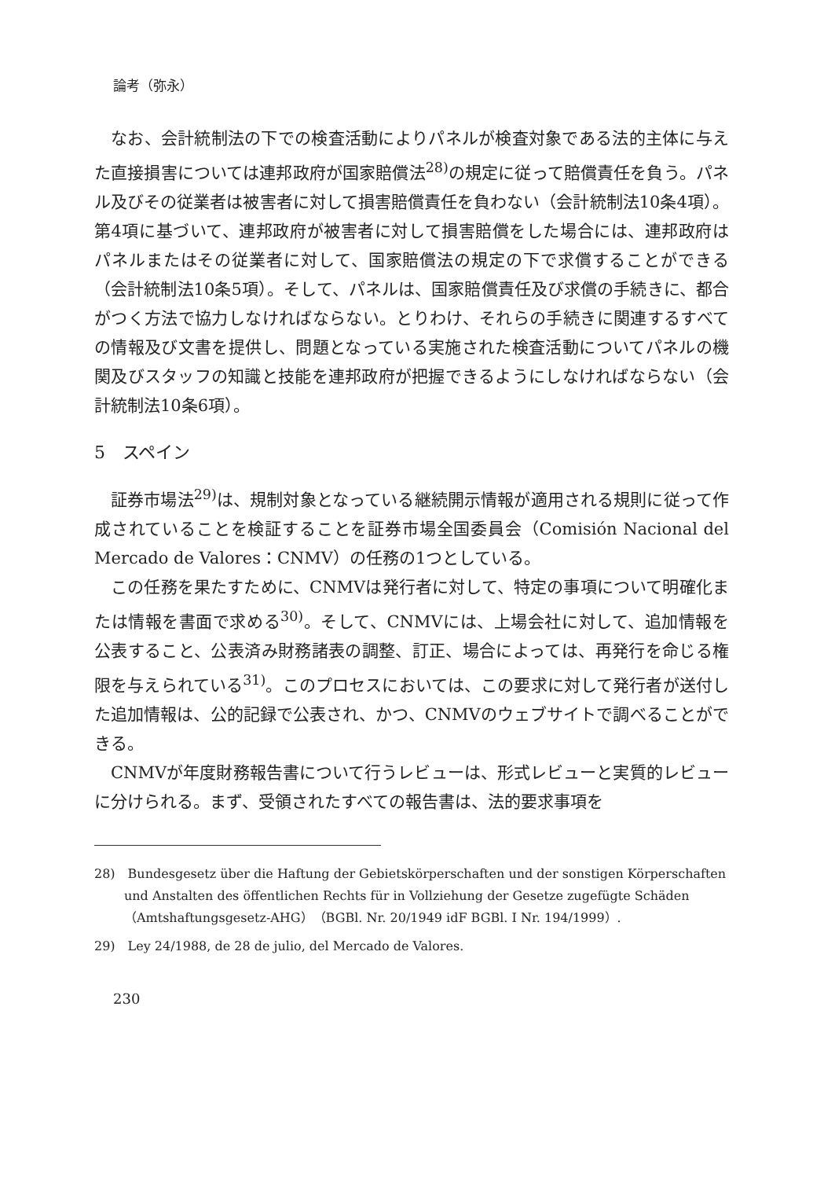論考（弥永）
なお、会計統制法の下での検査活動によりパネルが検査対象である法的主体に与えた直接損害については連邦政府が国家賠償法<sup>28)</sup>の規定に従って賠償責任を負う。パネル及びその従業者は被害者に対して損害賠償責任を負わない（会計統制法10条4項）。第4項に基づいて、連邦政府が被害者に対して損害賠償をした場合には、連邦政府はパネルまたはその従業者に対して、国家賠償法の規定の下で求償することができる（会計統制法10条5項）。そして、パネルは、国家賠償責任及び求償の手続きに、都合がつく方法で協力しなければならない。とりわけ、それらの手続きに関連するすべての情報及び文書を提供し、問題となっている実施された検査活動についてパネルの機関及びスタッフの知識と技能を連邦政府が把握できるようにしなければならない（会計統制法10条6項）。
5　スペイン
証券市場法<sup>29)</sup>は、規制対象となっている継続開示情報が適用される規則に従って作成されていることを検証することを証券市場全国委員会（Comisión Nacional del Mercado de Valores：CNMV）の任務の1つとしている。
この任務を果たすために、CNMVは発行者に対して、特定の事項について明確化または情報を書面で求める<sup>30)</sup>。そして、CNMVには、上場会社に対して、追加情報を公表すること、公表済み財務諸表の調整、訂正、場合によっては、再発行を命じる権限を与えられている<sup>31)</sup>。このプロセスにおいては、この要求に対して発行者が送付した追加情報は、公的記録で公表され、かつ、CNMVのウェブサイトで調べることができる。
CNMVが年度財務報告書について行うレビューは、形式レビューと実質的レビューに分けられる。まず、受領されたすべての報告書は、法的要求事項を
28)　Bundesgesetz über die Haftung der Gebietskörperschaften und der sonstigen Körperschaften und Anstalten des öffentlichen Rechts für in Vollziehung der Gesetze zugefügte Schäden（Amtshaftungsgesetz-AHG）（BGBl. Nr. 20/1949 idF BGBl. I Nr. 194/1999）.
29)　Ley 24/1988, de 28 de julio, del Mercado de Valores.
230